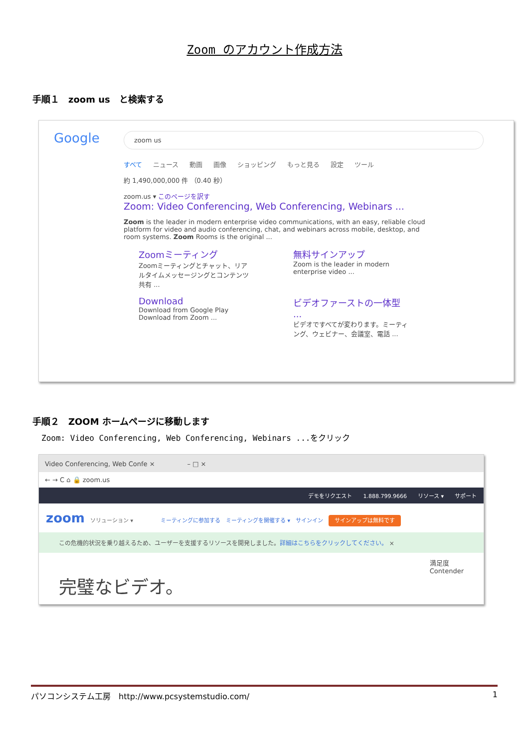Zoom のアカウント作成方法
手順１　zoom us　と検索する
Google zoom us
すべて ニュース 動画 画像 ショッピング もっと見る 設定 ツール
約 1,490,000,000 件 （0.40 秒）
zoom.us ▾ このページを訳す
Zoom: Video Conferencing, Web Conferencing, Webinars ...
Zoom is the leader in modern enterprise video communications, with an easy, reliable cloud platform for video and audio conferencing, chat, and webinars across mobile, desktop, and room systems. Zoom Rooms is the original ...
Zoomミーティング
Zoomミーティングとチャット、リアルタイムメッセージングとコンテンツ共有 ...
無料サインアップ
Zoom is the leader in modern enterprise video ...
Download
Download from Google Play
Download from Zoom ...
ビデオファーストの一体型 ...
ビデオですべてが変わります。ミーティング、ウェビナー、会議室、電話 ...
手順２　ZOOM ホームページに移動します
Zoom: Video Conferencing, Web Conferencing, Webinars ...をクリック
Video Conferencing, Web Confe ×　　　　　– □ ×
← → C ⌂ 🔒 zoom.us
デモをリクエスト 1.888.799.9666 リソース ▾ サポート
zoom　ソリューション ▾　　　　　ミーティングに参加する　ミーティングを開催する ▾　サインイン　サインアップは無料です
この危機的状況を乗り越えるため、ユーザーを支援するリソースを開発しました。詳細はこちらをクリックしてください。 ×
完璧なビデオ。 満足度
Contender
パソコンシステム工房　http://www.pcsystemstudio.com/ 1